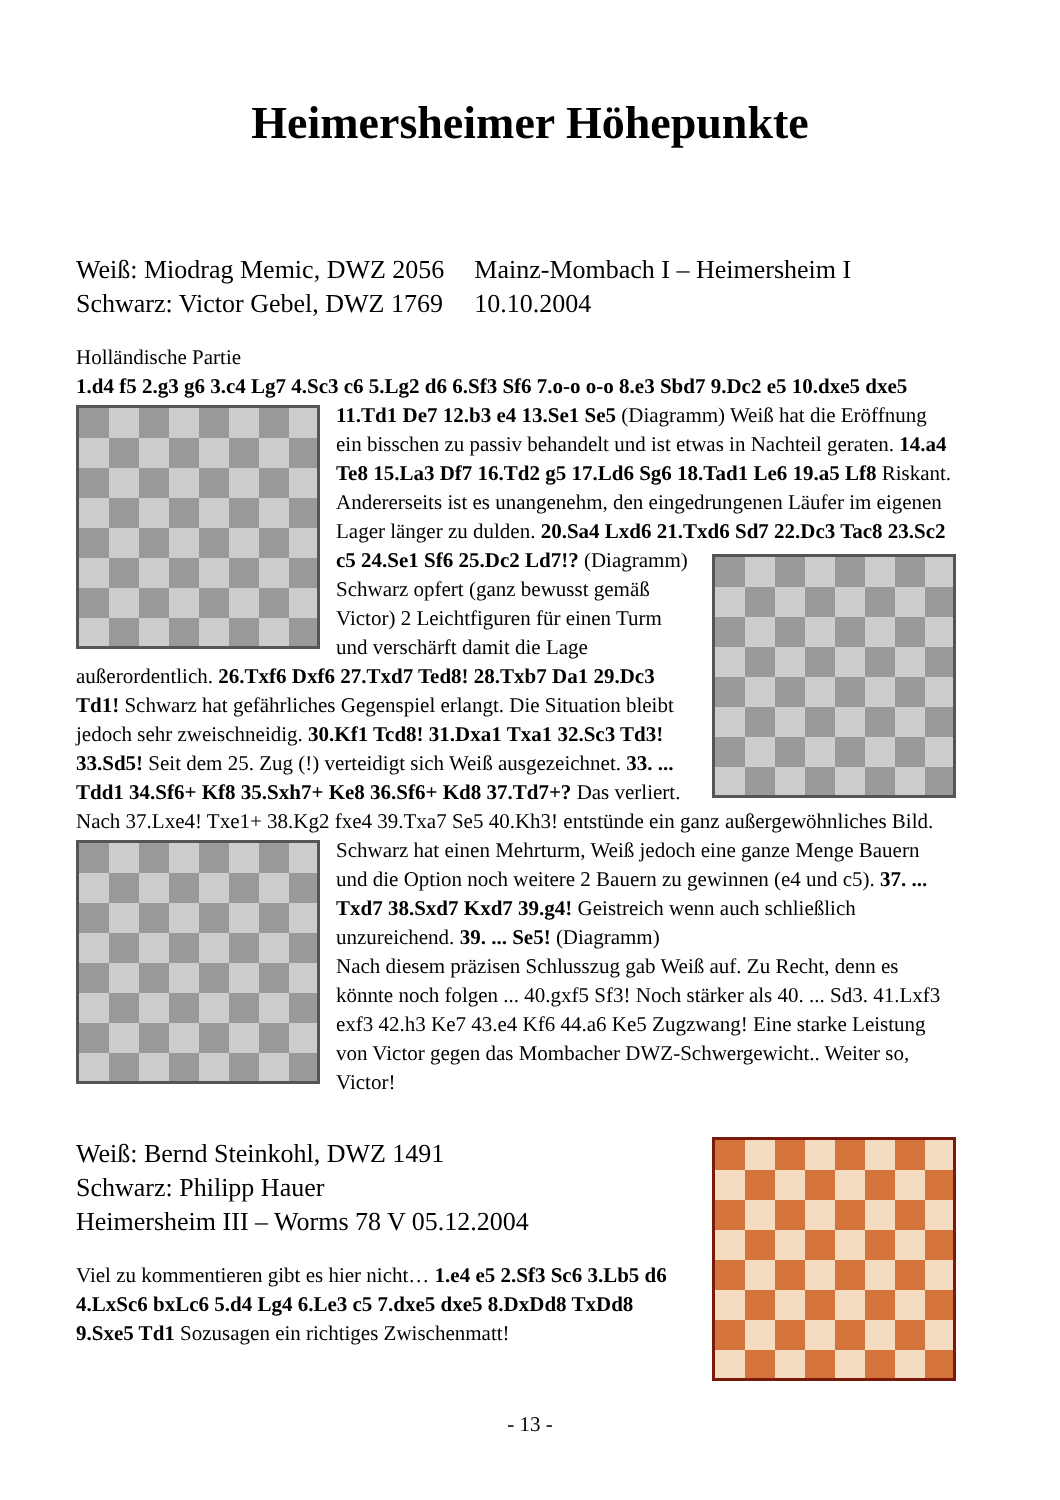Heimersheimer Höhepunkte
| Weiß: Miodrag Memic, DWZ 2056 | Mainz-Mombach I – Heimersheim I |
| Schwarz: Victor Gebel, DWZ 1769 | 10.10.2004 |
Holländische Partie
1.d4 f5 2.g3 g6 3.c4 Lg7 4.Sc3 c6 5.Lg2 d6 6.Sf3 Sf6 7.o-o o-o 8.e3 Sbd7 9.Dc2 e5 10.dxe5 dxe5 11.Td1 De7 12.b3 e4 13.Se1 Se5 (Diagramm) Weiß hat die Eröffnung ein bisschen zu passiv behandelt und ist etwas in Nachteil geraten. 14.a4 Te8 15.La3 Df7 16.Td2 g5 17.Ld6 Sg6 18.Tad1 Le6 19.a5 Lf8 Riskant. Andererseits ist es unangenehm, den eingedrungenen Läufer im eigenen Lager länger zu dulden. 20.Sa4 Lxd6 21.Txd6 Sd7 22.Dc3 Tac8 23.Sc2 c5 24.Se1 Sf6 25.Dc2 Ld7!? (Diagramm) Schwarz opfert (ganz bewusst gemäß Victor) 2 Leichtfiguren für einen Turm und verschärft damit die Lage außerordentlich. 26.Txf6 Dxf6 27.Txd7 Ted8! 28.Txb7 Da1 29.Dc3 Td1! Schwarz hat gefährliches Gegenspiel erlangt. Die Situation bleibt jedoch sehr zweischneidig. 30.Kf1 Tcd8! 31.Dxa1 Txa1 32.Sc3 Td3! 33.Sd5! Seit dem 25. Zug (!) verteidigt sich Weiß ausgezeichnet. 33. ... Tdd1 34.Sf6+ Kf8 35.Sxh7+ Ke8 36.Sf6+ Kd8 37.Td7+? Das verliert. Nach 37.Lxe4! Txe1+ 38.Kg2 fxe4 39.Txa7 Se5 40.Kh3! entstünde ein ganz außergewöhnliches Bild. Schwarz hat einen Mehrturm, Weiß jedoch eine ganze Menge Bauern und die Option noch weitere 2 Bauern zu gewinnen (e4 und c5). 37. ... Txd7 38.Sxd7 Kxd7 39.g4! Geistreich wenn auch schließlich unzureichend. 39. ... Se5! (Diagramm)
Nach diesem präzisen Schlusszug gab Weiß auf. Zu Recht, denn es könnte noch folgen ... 40.gxf5 Sf3! Noch stärker als 40. ... Sd3. 41.Lxf3 exf3 42.h3 Ke7 43.e4 Kf6 44.a6 Ke5 Zugzwang! Eine starke Leistung von Victor gegen das Mombacher DWZ-Schwergewicht.. Weiter so, Victor!
Weiß: Bernd Steinkohl, DWZ 1491
Schwarz: Philipp Hauer
Heimersheim III – Worms 78 V 05.12.2004
Viel zu kommentieren gibt es hier nicht… 1.e4 e5 2.Sf3 Sc6 3.Lb5 d6 4.LxSc6 bxLc6 5.d4 Lg4 6.Le3 c5 7.dxe5 dxe5 8.DxDd8 TxDd8 9.Sxe5 Td1 Sozusagen ein richtiges Zwischenmatt!
- 13 -